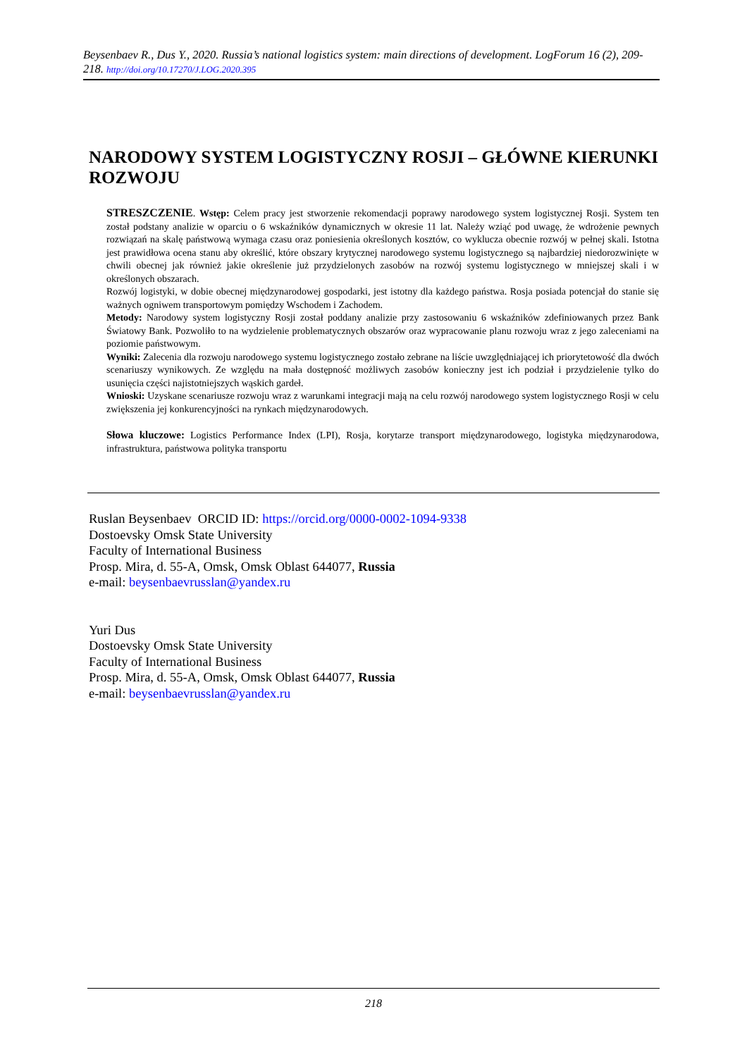Beysenbaev R., Dus Y., 2020. Russia’s national logistics system: main directions of development. LogForum 16 (2), 209-218. http://doi.org/10.17270/J.LOG.2020.395
NARODOWY SYSTEM LOGISTYCZNY ROSJI – GŁÓWNE KIERUNKI ROZWOJU
STRESZCZENIE. Wstęp: Celem pracy jest stworzenie rekomendacji poprawy narodowego system logistycznej Rosji. System ten został podstany analizie w oparciu o 6 wskaźników dynamicznych w okresie 11 lat. Należy wziąć pod uwagę, że wdrożenie pewnych rozwiązań na skalę państwową wymaga czasu oraz poniesienia określonych kosztów, co wyklucza obecnie rozwój w pełnej skali. Istotna jest prawidłowa ocena stanu aby określić, które obszary krytycznej narodowego systemu logistycznego są najbardziej niedorozwinięte w chwili obecnej jak również jakie określenie już przydzielonych zasobów na rozwój systemu logistycznego w mniejszej skali i w określonych obszarach.
Rozwój logistyki, w dobie obecnej międzynarodowej gospodarki, jest istotny dla każdego państwa. Rosja posiada potencjał do stanie się ważnych ogniwem transportowym pomiędzy Wschodem i Zachodem.
Metody: Narodowy system logistyczny Rosji został poddany analizie przy zastosowaniu 6 wskaźników zdefiniowanych przez Bank Światowy Bank. Pozwoliło to na wydzielenie problematycznych obszarów oraz wypracowanie planu rozwoju wraz z jego zaleceniami na poziomie państwowym.
Wyniki: Zalecenia dla rozwoju narodowego systemu logistycznego zostało zebrane na liście uwzględniającej ich priorytetowość dla dwóch scenariuszy wynikowych. Ze względu na mała dostępność możliwych zasobów konieczny jest ich podział i przydzielenie tylko do usunięcia części najistotniejszych wąskich gardeł.
Wnioski: Uzyskane scenariusze rozwoju wraz z warunkami integracji mają na celu rozwój narodowego system logistycznego Rosji w celu zwiększenia jej konkurencyjności na rynkach międzynarodowych.
Słowa kluczowe: Logistics Performance Index (LPI), Rosja, korytarze transport międzynarodowego, logistyka międzynarodowa, infrastruktura, państwowa polityka transportu
Ruslan Beysenbaev ORCID ID: https://orcid.org/0000-0002-1094-9338
Dostoevsky Omsk State University
Faculty of International Business
Prosp. Mira, d. 55-A, Omsk, Omsk Oblast 644077, Russia
e-mail: beysenbaevrusslan@yandex.ru
Yuri Dus
Dostoevsky Omsk State University
Faculty of International Business
Prosp. Mira, d. 55-A, Omsk, Omsk Oblast 644077, Russia
e-mail: beysenbaevrusslan@yandex.ru
218